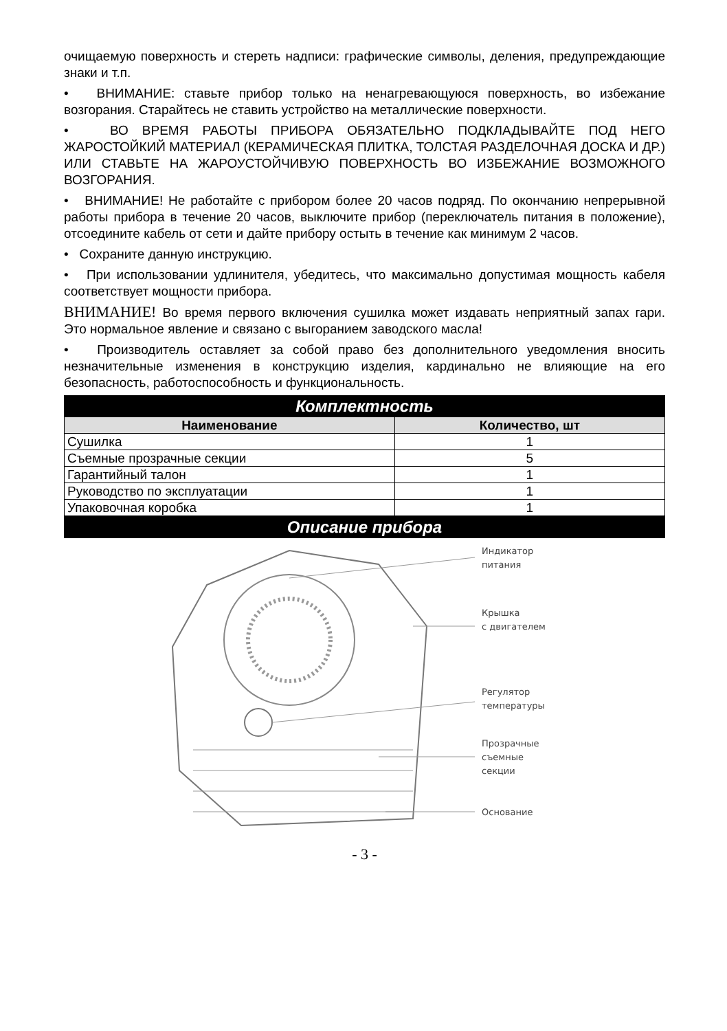очищаемую поверхность и стереть надписи: графические символы, деления, предупреждающие знаки и т.п.
• ВНИМАНИЕ: ставьте прибор только на ненагревающуюся поверхность, во избежание возгорания. Старайтесь не ставить устройство на металлические поверхности.
• ВО ВРЕМЯ РАБОТЫ ПРИБОРА ОБЯЗАТЕЛЬНО ПОДКЛАДЫВАЙТЕ ПОД НЕГО ЖАРОСТОЙКИЙ МАТЕРИАЛ (КЕРАМИЧЕСКАЯ ПЛИТКА, ТОЛСТАЯ РАЗДЕЛОЧНАЯ ДОСКА И ДР.) ИЛИ СТАВЬТЕ НА ЖАРОУСТОЙЧИВУЮ ПОВЕРХНОСТЬ ВО ИЗБЕЖАНИЕ ВОЗМОЖНОГО ВОЗГОРАНИЯ.
• ВНИМАНИЕ! Не работайте с прибором более 20 часов подряд. По окончанию непрерывной работы прибора в течение 20 часов, выключите прибор (переключатель питания в положение), отсоедините кабель от сети и дайте прибору остыть в течение как минимум 2 часов.
• Сохраните данную инструкцию.
• При использовании удлинителя, убедитесь, что максимально допустимая мощность кабеля соответствует мощности прибора.
ВНИМАНИЕ! Во время первого включения сушилка может издавать неприятный запах гари. Это нормальное явление и связано с выгоранием заводского масла!
• Производитель оставляет за собой право без дополнительного уведомления вносить незначительные изменения в конструкцию изделия, кардинально не влияющие на его безопасность, работоспособность и функциональность.
| Комплектность | |
| --- | --- |
| Наименование | Количество, шт |
| Сушилка | 1 |
| Съемные прозрачные секции | 5 |
| Гарантийный талон | 1 |
| Руководство по эксплуатации | 1 |
| Упаковочная коробка | 1 |
Описание прибора
Индикатор
питания
Крышка
с двигателем
Регулятор
температуры
Прозрачные
съемные
секции
Основание
- 3 -